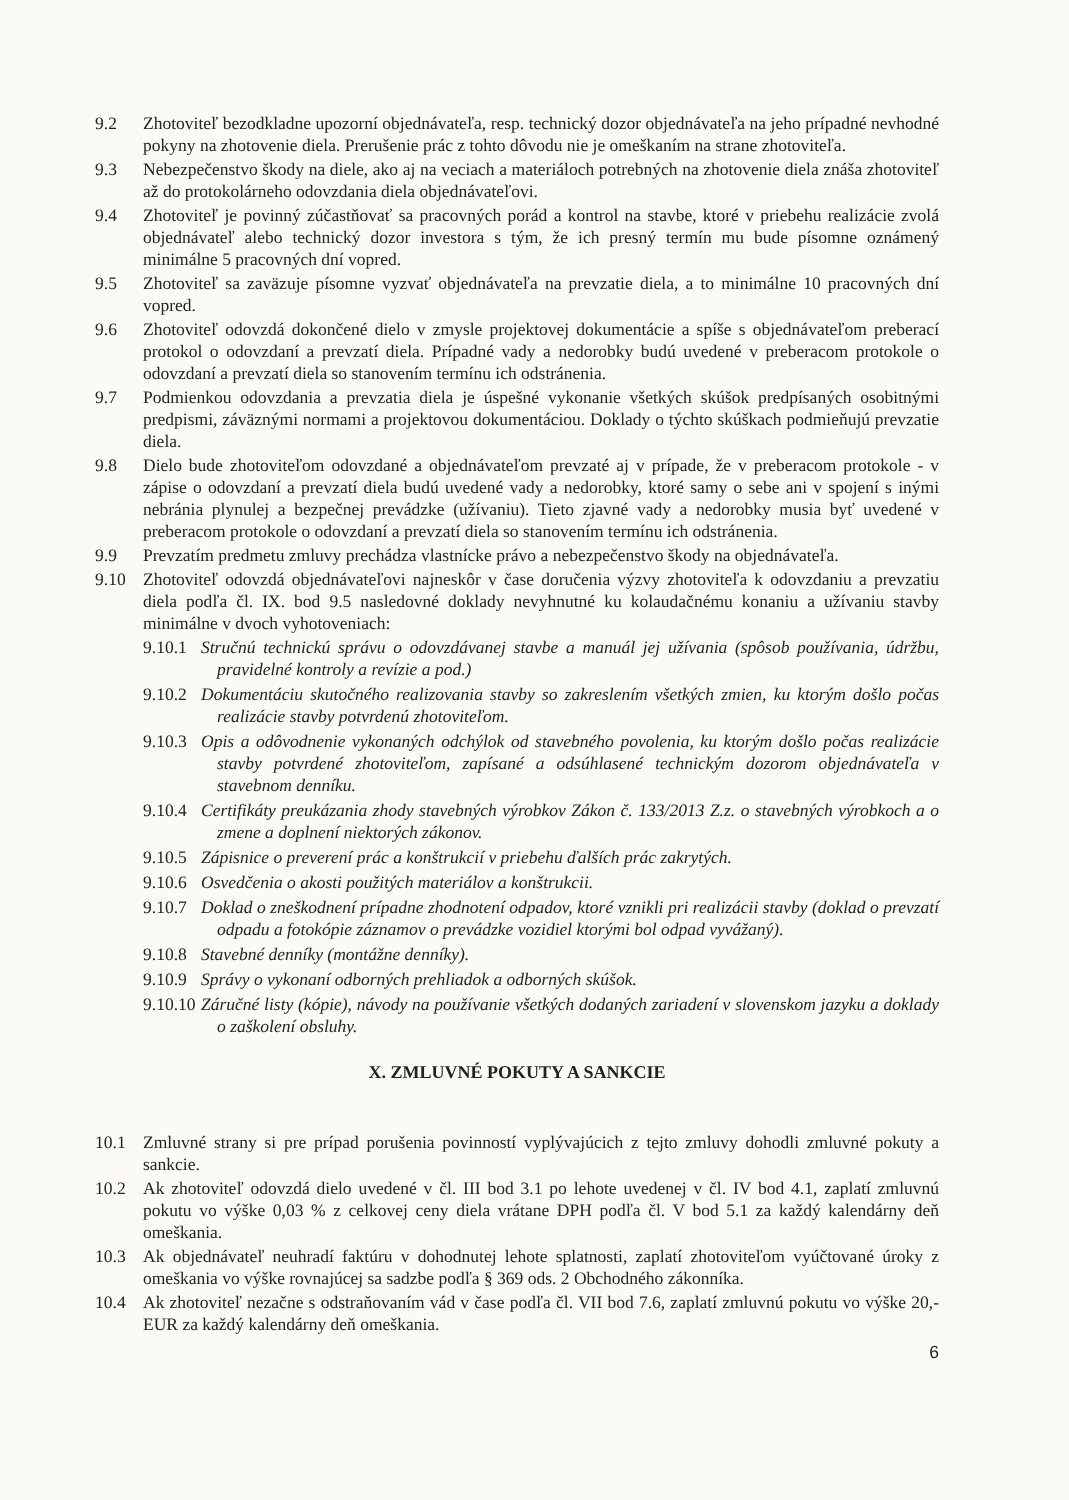9.2 Zhotoviteľ bezodkladne upozorní objednávateľa, resp. technický dozor objednávateľa na jeho prípadné nevhodné pokyny na zhotovenie diela. Prerušenie prác z tohto dôvodu nie je omeškaním na strane zhotoviteľa.
9.3 Nebezpečenstvo škody na diele, ako aj na veciach a materiáloch potrebných na zhotovenie diela znáša zhotoviteľ až do protokolárneho odovzdania diela objednávateľovi.
9.4 Zhotoviteľ je povinný zúčastňovať sa pracovných porád a kontrol na stavbe, ktoré v priebehu realizácie zvolá objednávateľ alebo technický dozor investora s tým, že ich presný termín mu bude písomne oznámený minimálne 5 pracovných dní vopred.
9.5 Zhotoviteľ sa zaväzuje písomne vyzvať objednávateľa na prevzatie diela, a to minimálne 10 pracovných dní vopred.
9.6 Zhotoviteľ odovzdá dokončené dielo v zmysle projektovej dokumentácie a spíše s objednávateľom preberací protokol o odovzdaní a prevzatí diela. Prípadné vady a nedorobky budú uvedené v preberacom protokole o odovzdaní a prevzatí diela so stanovením termínu ich odstránenia.
9.7 Podmienkou odovzdania a prevzatia diela je úspešné vykonanie všetkých skúšok predpísaných osobitnými predpismi, záväznými normami a projektovou dokumentáciou. Doklady o týchto skúškach podmieňujú prevzatie diela.
9.8 Dielo bude zhotoviteľom odovzdané a objednávateľom prevzaté aj v prípade, že v preberacom protokole - v zápise o odovzdaní a prevzatí diela budú uvedené vady a nedorobky, ktoré samy o sebe ani v spojení s inými nebránia plynulej a bezpečnej prevádzke (užívaniu). Tieto zjavné vady a nedorobky musia byť uvedené v preberacom protokole o odovzdaní a prevzatí diela so stanovením termínu ich odstránenia.
9.9 Prevzatím predmetu zmluvy prechádza vlastnícke právo a nebezpečenstvo škody na objednávateľa.
9.10 Zhotoviteľ odovzdá objednávateľovi najneskôr v čase doručenia výzvy zhotoviteľa k odovzdaniu a prevzatiu diela podľa čl. IX. bod 9.5 nasledovné doklady nevyhnutné ku kolaudačnému konaniu a užívaniu stavby minimálne v dvoch vyhotoveniach:
9.10.1 Stručnú technickú správu o odovzdávanej stavbe a manuál jej užívania (spôsob používania, údržbu, pravidelné kontroly a revízie a pod.)
9.10.2 Dokumentáciu skutočného realizovania stavby so zakreslením všetkých zmien, ku ktorým došlo počas realizácie stavby potvrdenú zhotoviteľom.
9.10.3 Opis a odôvodnenie vykonaných odchýlok od stavebného povolenia, ku ktorým došlo počas realizácie stavby potvrdené zhotoviteľom, zapísané a odsúhlasené technickým dozorom objednávateľa v stavebnom denníku.
9.10.4 Certifikáty preukázania zhody stavebných výrobkov Zákon č. 133/2013 Z.z. o stavebných výrobkoch a o zmene a doplnení niektorých zákonov.
9.10.5 Zápisnice o preverení prác a konštrukcií v priebehu ďalších prác zakrytých.
9.10.6 Osvedčenia o akosti použitých materiálov a konštrukcii.
9.10.7 Doklad o zneškodnení prípadne zhodnotení odpadov, ktoré vznikli pri realizácii stavby (doklad o prevzatí odpadu a fotokópie záznamov o prevádzke vozidiel ktorými bol odpad vyvážaný).
9.10.8 Stavebné denníky (montážne denníky).
9.10.9 Správy o vykonaní odborných prehliadok a odborných skúšok.
9.10.10 Záručné listy (kópie), návody na používanie všetkých dodaných zariadení v slovenskom jazyku a doklady o zaškolení obsluhy.
X. ZMLUVNÉ POKUTY A SANKCIE
10.1 Zmluvné strany si pre prípad porušenia povinností vyplývajúcich z tejto zmluvy dohodli zmluvné pokuty a sankcie.
10.2 Ak zhotoviteľ odovzdá dielo uvedené v čl. III bod 3.1 po lehote uvedenej v čl. IV bod 4.1, zaplatí zmluvnú pokutu vo výške 0,03 % z celkovej ceny diela vrátane DPH podľa čl. V bod 5.1 za každý kalendárny deň omeškania.
10.3 Ak objednávateľ neuhradí faktúru v dohodnutej lehote splatnosti, zaplatí zhotoviteľom vyúčtované úroky z omeškania vo výške rovnajúcej sa sadzbe podľa § 369 ods. 2 Obchodného zákonníka.
10.4 Ak zhotoviteľ nezačne s odstraňovaním vád v čase podľa čl. VII bod 7.6, zaplatí zmluvnú pokutu vo výške 20,- EUR za každý kalendárny deň omeškania.
6